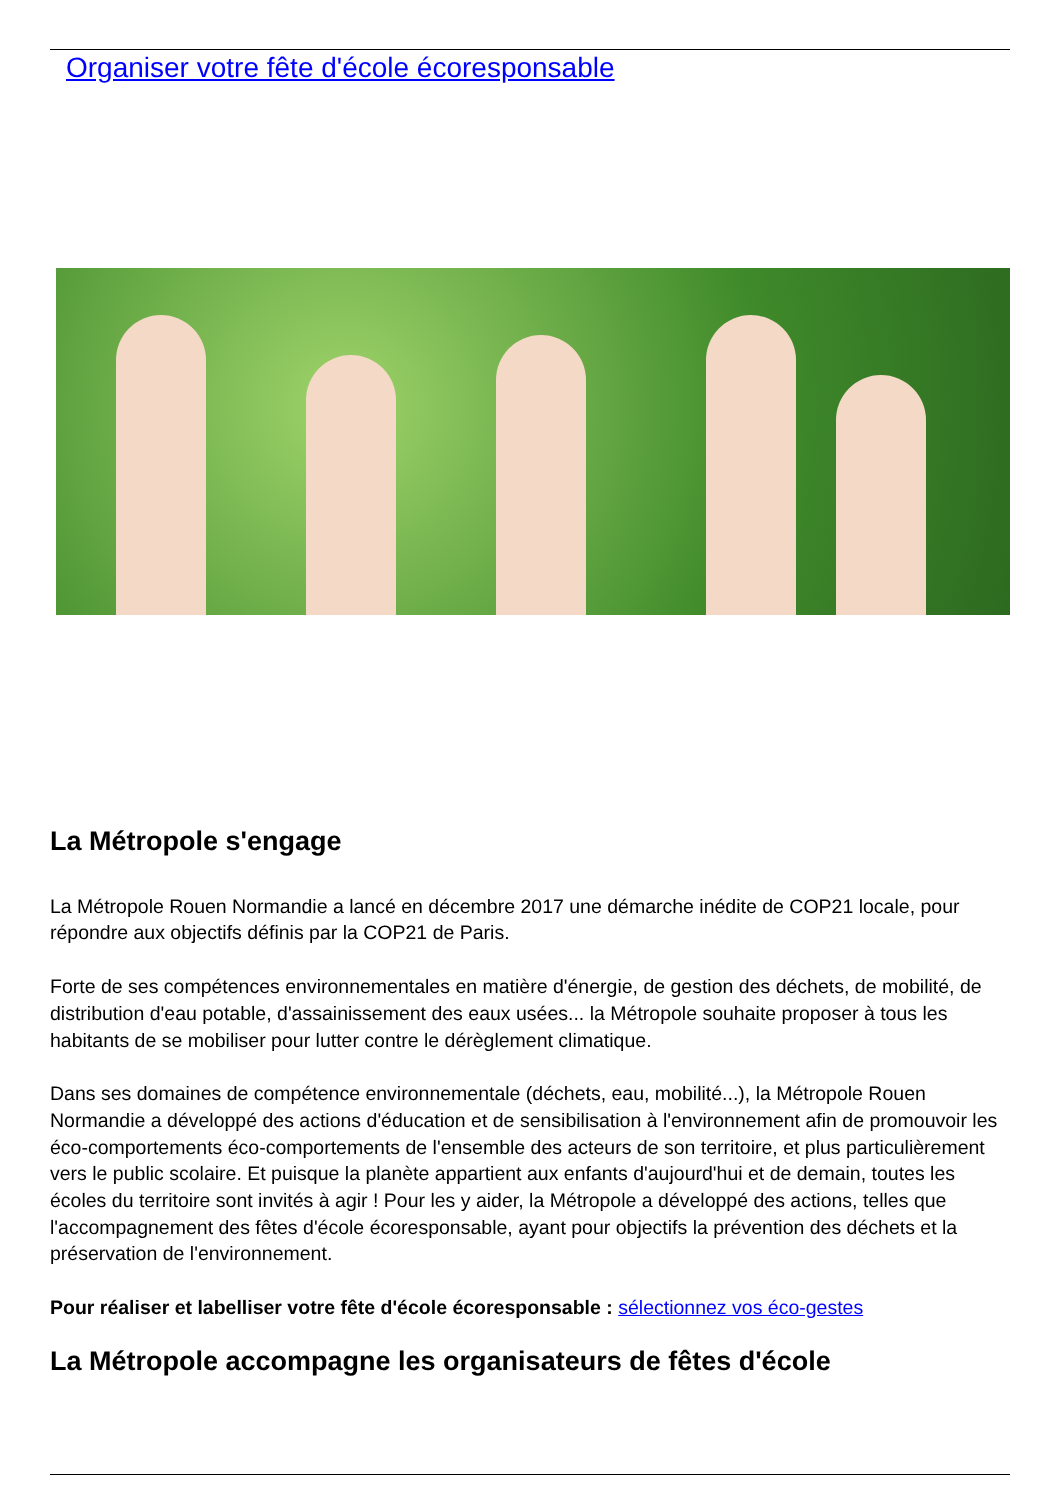Organiser votre fête d'école écoresponsable
La Métropole s'engage
La Métropole Rouen Normandie a lancé en décembre 2017 une démarche inédite de COP21 locale, pour répondre aux objectifs définis par la COP21 de Paris.
Forte de ses compétences environnementales en matière d'énergie, de gestion des déchets, de mobilité, de distribution d'eau potable, d'assainissement des eaux usées... la Métropole souhaite proposer à tous les habitants de se mobiliser pour lutter contre le dérèglement climatique.
Dans ses domaines de compétence environnementale (déchets, eau, mobilité...), la Métropole Rouen Normandie a développé des actions d'éducation et de sensibilisation à l'environnement afin de promouvoir les éco-comportements éco-comportements de l'ensemble des acteurs de son territoire, et plus particulièrement vers le public scolaire. Et puisque la planète appartient aux enfants d'aujourd'hui et de demain, toutes les écoles du territoire sont invités à agir ! Pour les y aider, la Métropole a développé des actions, telles que l'accompagnement des fêtes d'école écoresponsable, ayant pour objectifs la prévention des déchets et la préservation de l'environnement.
Pour réaliser et labelliser votre fête d'école écoresponsable : sélectionnez vos éco-gestes
La Métropole accompagne les organisateurs de fêtes d'école